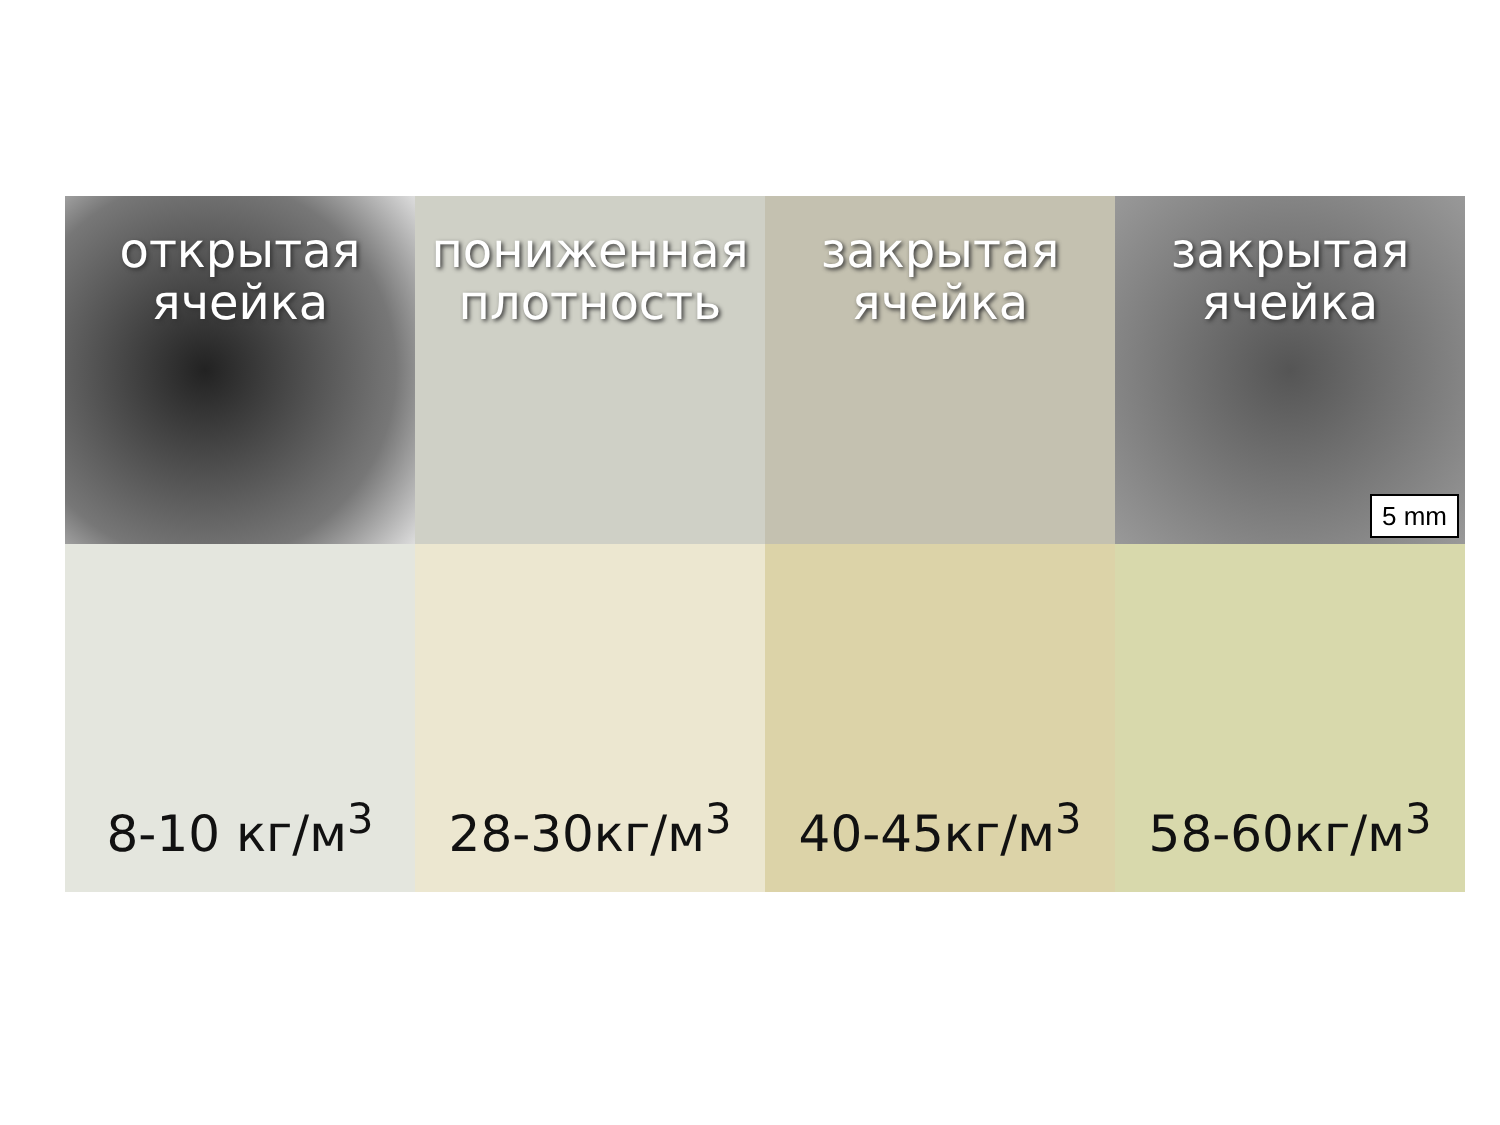открытая
ячейка
пониженная
плотность
закрытая
ячейка
закрытая
ячейка
5 mm
8-10 кг/м<sup>3</sup>
28-30кг/м<sup>3</sup>
40-45кг/м<sup>3</sup>
58-60кг/м<sup>3</sup>